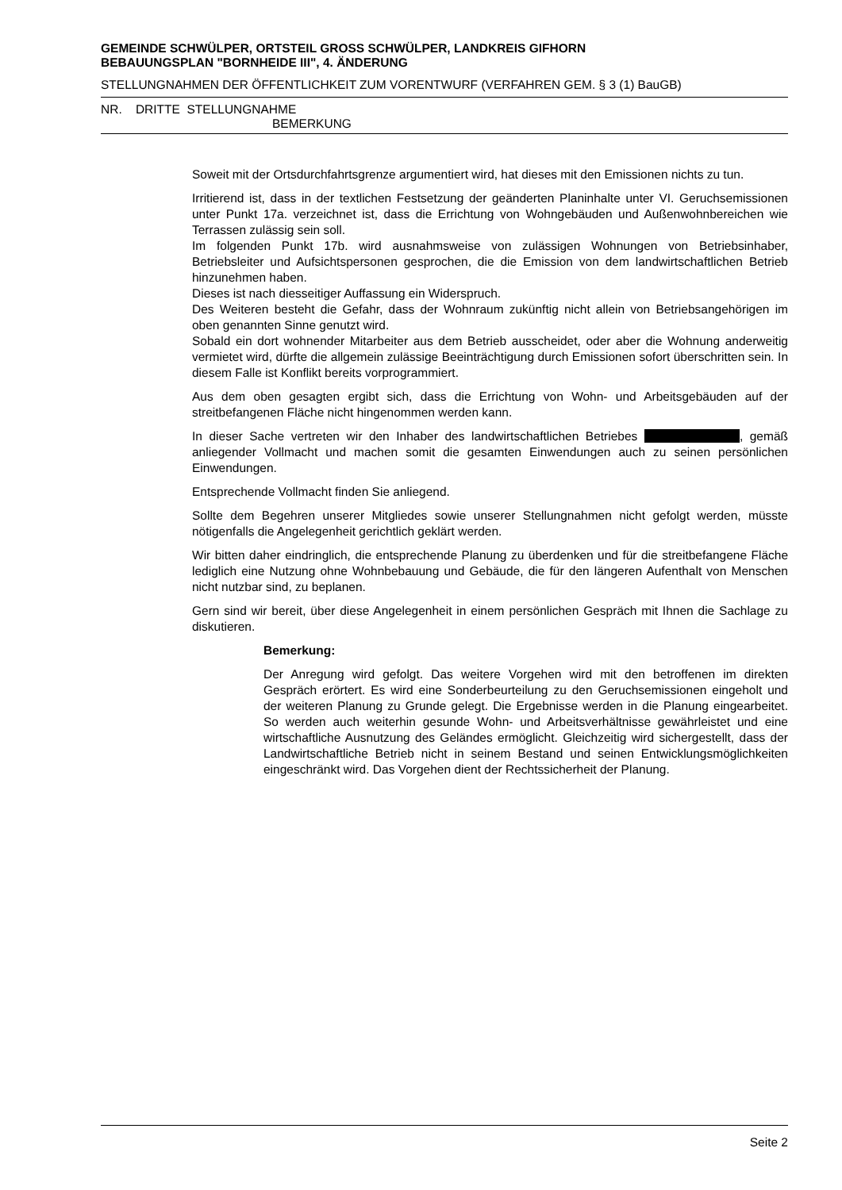GEMEINDE SCHWÜLPER, ORTSTEIL GROSS SCHWÜLPER, LANDKREIS GIFHORN
BEBAUUNGSPLAN "BORNHEIDE III", 4. ÄNDERUNG
STELLUNGNAHMEN DER ÖFFENTLICHKEIT ZUM VORENTWURF (VERFAHREN GEM. § 3 (1) BauGB)
NR. DRITTE STELLUNGNAHME
BEMERKUNG
Soweit mit der Ortsdurchfahrtsgrenze argumentiert wird, hat dieses mit den Emissionen nichts zu tun.
Irritierend ist, dass in der textlichen Festsetzung der geänderten Planinhalte unter VI. Geruchsemissionen unter Punkt 17a. verzeichnet ist, dass die Errichtung von Wohngebäuden und Außenwohnbereichen wie Terrassen zulässig sein soll.
Im folgenden Punkt 17b. wird ausnahmsweise von zulässigen Wohnungen von Betriebsinhaber, Betriebsleiter und Aufsichtspersonen gesprochen, die die Emission von dem landwirtschaftlichen Betrieb hinzunehmen haben.
Dieses ist nach diesseitiger Auffassung ein Widerspruch.
Des Weiteren besteht die Gefahr, dass der Wohnraum zukünftig nicht allein von Betriebsangehörigen im oben genannten Sinne genutzt wird.
Sobald ein dort wohnender Mitarbeiter aus dem Betrieb ausscheidet, oder aber die Wohnung anderweitig vermietet wird, dürfte die allgemein zulässige Beeinträchtigung durch Emissionen sofort überschritten sein. In diesem Falle ist Konflikt bereits vorprogrammiert.
Aus dem oben gesagten ergibt sich, dass die Errichtung von Wohn- und Arbeitsgebäuden auf der streitbefangenen Fläche nicht hingenommen werden kann.
In dieser Sache vertreten wir den Inhaber des landwirtschaftlichen Betriebes , gemäß anliegender Vollmacht und machen somit die gesamten Einwendungen auch zu seinen persönlichen Einwendungen.
Entsprechende Vollmacht finden Sie anliegend.
Sollte dem Begehren unserer Mitgliedes sowie unserer Stellungnahmen nicht gefolgt werden, müsste nötigenfalls die Angelegenheit gerichtlich geklärt werden.
Wir bitten daher eindringlich, die entsprechende Planung zu überdenken und für die streitbefangene Fläche lediglich eine Nutzung ohne Wohnbebauung und Gebäude, die für den längeren Aufenthalt von Menschen nicht nutzbar sind, zu beplanen.
Gern sind wir bereit, über diese Angelegenheit in einem persönlichen Gespräch mit Ihnen die Sachlage zu diskutieren.
Bemerkung:
Der Anregung wird gefolgt. Das weitere Vorgehen wird mit den betroffenen im direkten Gespräch erörtert. Es wird eine Sonderbeurteilung zu den Geruchsemissionen eingeholt und der weiteren Planung zu Grunde gelegt. Die Ergebnisse werden in die Planung eingearbeitet. So werden auch weiterhin gesunde Wohn- und Arbeitsverhältnisse gewährleistet und eine wirtschaftliche Ausnutzung des Geländes ermöglicht. Gleichzeitig wird sichergestellt, dass der Landwirtschaftliche Betrieb nicht in seinem Bestand und seinen Entwicklungsmöglichkeiten eingeschränkt wird. Das Vorgehen dient der Rechtssicherheit der Planung.
Seite 2